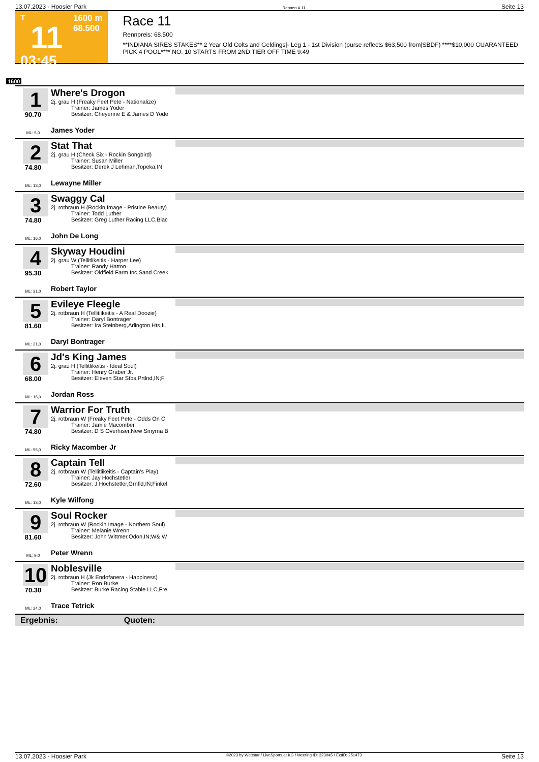13.07.2023 - Hoosier Park Rennen # 11 Seite 13
T
11
03:45
1600 m
68.500
Race 11
Rennpreis: 68.500
**INDIANA SIRES STAKES** 2 Year Old Colts and Geldings|- Leg 1 - 1st Division (purse reflects $63,500 from|SBDF) ****$10,000 GUARANTEED PICK 4 POOL**** NO. 10 STARTS FROM 2ND TIER OFF TIME 9:49
1600
1
90.70
ML: 5,0
Where's Drogon
2j. grau H (Freaky Feet Pete - Nationalize)
Trainer: James Yoder
Besitzer: Cheyenne E & James D Yode
James Yoder
2
74.80
ML: 13,0
Stat That
2j. grau H (Check Six - Rockin Songbird)
Trainer: Susan Miller
Besitzer: Derek J Lehman,Topeka,IN
Lewayne Miller
3
74.80
ML: 16,0
Swaggy Cal
2j. rotbraun H (Rockin Image - Pristine Beauty)
Trainer: Todd Luther
Besitzer: Greg Luther Racing LLC,Blac
John De Long
4
95.30
ML: 31,0
Skyway Houdini
2j. grau W (Tellitlikeitis - Harper Lee)
Trainer: Randy Hatton
Besitzer: Oldfield Farm Inc,Sand Creek
Robert Taylor
5
81.60
ML: 21,0
Evileye Fleegle
2j. rotbraun H (Tellitlikeitis - A Real Doozie)
Trainer: Daryl Bontrager
Besitzer: Ira Steinberg,Arlington Hts,IL
Daryl Bontrager
6
68.00
ML: 16,0
Jd's King James
2j. grau H (Tellitlikeitis - Ideal Soul)
Trainer: Henry Graber Jr.
Besitzer: Eleven Star Stbs,Prtlnd,IN;F
Jordan Ross
7
74.80
ML: 55,0
Warrior For Truth
2j. rotbraun W (Freaky Feet Pete - Odds On C
Trainer: Jamie Macomber
Besitzer: D S Overhiser,New Smyrna B
Ricky Macomber Jr
8
72.60
ML: 13,0
Captain Tell
2j. rotbraun W (Tellitlikeitis - Captain's Play)
Trainer: Jay Hochstetler
Besitzer: J Hochstetler,Grnfld,IN;Finkel
Kyle Wilfong
9
81.60
ML: 9,0
Soul Rocker
2j. rotbraun W (Rockin Image - Northern Soul)
Trainer: Melanie Wrenn
Besitzer: John Wittmer,Odon,IN;W& W
Peter Wrenn
10
70.30
ML: 24,0
Noblesville
2j. rotbraun H (Jk Endofanera - Happiness)
Trainer: Ron Burke
Besitzer: Burke Racing Stable LLC,Fre
Trace Tetrick
Ergebnis: Quoten:
13.07.2023 - Hoosier Park ©2023 by Wettstar / LiveSports.at KG / Meeting ID: 323045 / ExtID: 251473 Seite 13